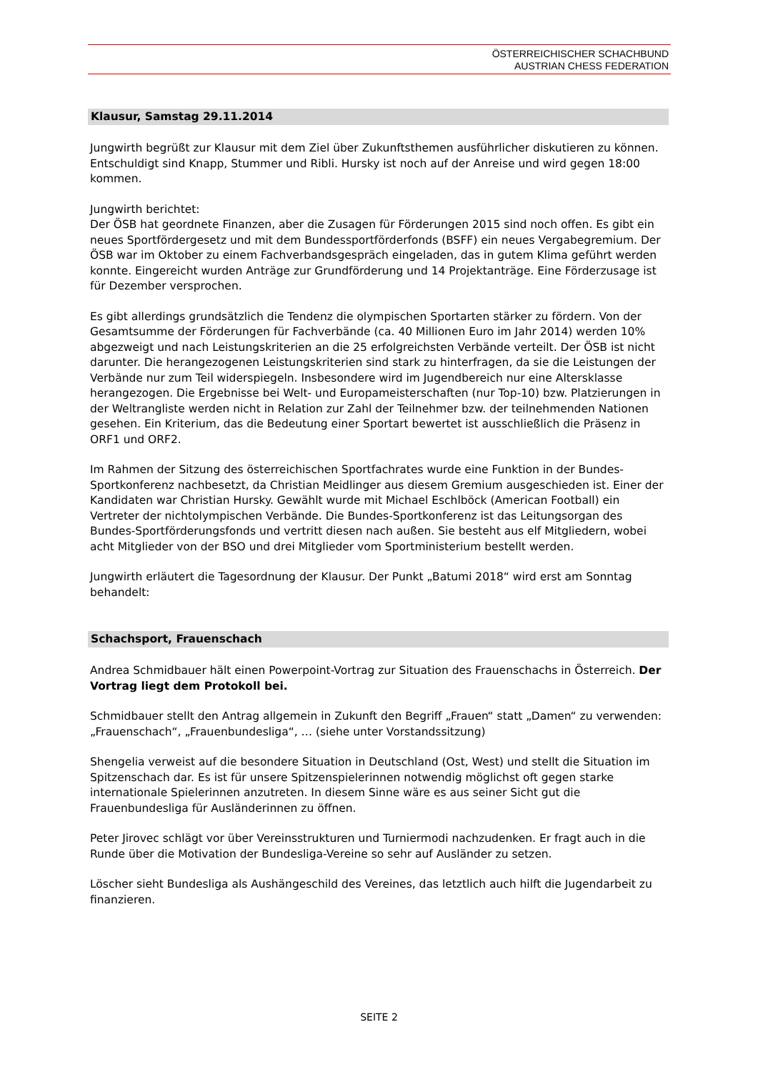ÖSTERREICHISCHER SCHACHBUND
AUSTRIAN CHESS FEDERATION
Klausur, Samstag 29.11.2014
Jungwirth begrüßt zur Klausur mit dem Ziel über Zukunftsthemen ausführlicher diskutieren zu können. Entschuldigt sind Knapp, Stummer und Ribli. Hursky ist noch auf der Anreise und wird gegen 18:00 kommen.
Jungwirth berichtet:
Der ÖSB hat geordnete Finanzen, aber die Zusagen für Förderungen 2015 sind noch offen. Es gibt ein neues Sportfördergesetz und mit dem Bundessportförderfonds (BSFF) ein neues Vergabegremium. Der ÖSB war im Oktober zu einem Fachverbandsgespräch eingeladen, das in gutem Klima geführt werden konnte. Eingereicht wurden Anträge zur Grundförderung und 14 Projektanträge. Eine Förderzusage ist für Dezember versprochen.
Es gibt allerdings grundsätzlich die Tendenz die olympischen Sportarten stärker zu fördern. Von der Gesamtsumme der Förderungen für Fachverbände (ca. 40 Millionen Euro im Jahr 2014) werden 10% abgezweigt und nach Leistungskriterien an die 25 erfolgreichsten Verbände verteilt. Der ÖSB ist nicht darunter. Die herangezogenen Leistungskriterien sind stark zu hinterfragen, da sie die Leistungen der Verbände nur zum Teil widerspiegeln. Insbesondere wird im Jugendbereich nur eine Altersklasse herangezogen. Die Ergebnisse bei Welt- und Europameisterschaften (nur Top-10) bzw. Platzierungen in der Weltrangliste werden nicht in Relation zur Zahl der Teilnehmer bzw. der teilnehmenden Nationen gesehen. Ein Kriterium, das die Bedeutung einer Sportart bewertet ist ausschließlich die Präsenz in ORF1 und ORF2.
Im Rahmen der Sitzung des österreichischen Sportfachrates wurde eine Funktion in der Bundes-Sportkonferenz nachbesetzt, da Christian Meidlinger aus diesem Gremium ausgeschieden ist. Einer der Kandidaten war Christian Hursky. Gewählt wurde mit Michael Eschlböck (American Football) ein Vertreter der nichtolympischen Verbände. Die Bundes-Sportkonferenz ist das Leitungsorgan des Bundes-Sportförderungsfonds und vertritt diesen nach außen. Sie besteht aus elf Mitgliedern, wobei acht Mitglieder von der BSO und drei Mitglieder vom Sportministerium bestellt werden.
Jungwirth erläutert die Tagesordnung der Klausur. Der Punkt „Batumi 2018“ wird erst am Sonntag behandelt:
Schachsport, Frauenschach
Andrea Schmidbauer hält einen Powerpoint-Vortrag zur Situation des Frauenschachs in Österreich. Der Vortrag liegt dem Protokoll bei.
Schmidbauer stellt den Antrag allgemein in Zukunft den Begriff „Frauen“ statt „Damen“ zu verwenden: „Frauenschach“, „Frauenbundesliga“, … (siehe unter Vorstandssitzung)
Shengelia verweist auf die besondere Situation in Deutschland (Ost, West) und stellt die Situation im Spitzenschach dar. Es ist für unsere Spitzenspielerinnen notwendig möglichst oft gegen starke internationale Spielerinnen anzutreten. In diesem Sinne wäre es aus seiner Sicht gut die Frauenbundesliga für Ausländerinnen zu öffnen.
Peter Jirovec schlägt vor über Vereinsstrukturen und Turniermodi nachzudenken. Er fragt auch in die Runde über die Motivation der Bundesliga-Vereine so sehr auf Ausländer zu setzen.
Löscher sieht Bundesliga als Aushängeschild des Vereines, das letztlich auch hilft die Jugendarbeit zu finanzieren.
SEITE 2